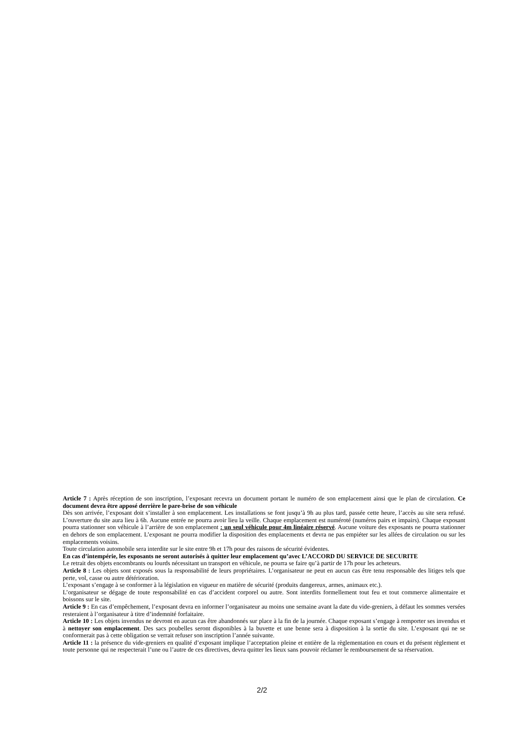Article 7 : Après réception de son inscription, l’exposant recevra un document portant le numéro de son emplacement ainsi que le plan de circulation. Ce document devra être apposé derrière le pare-brise de son véhicule
Dès son arrivée, l’exposant doit s’installer à son emplacement. Les installations se font jusqu’à 9h au plus tard, passée cette heure, l’accès au site sera refusé. L’ouverture du site aura lieu à 6h. Aucune entrée ne pourra avoir lieu la veille. Chaque emplacement est numéroté (numéros pairs et impairs). Chaque exposant pourra stationner son véhicule à l’arrière de son emplacement : un seul véhicule pour 4m linéaire réservé. Aucune voiture des exposants ne pourra stationner en dehors de son emplacement. L’exposant ne pourra modifier la disposition des emplacements et devra ne pas empiéter sur les allées de circulation ou sur les emplacements voisins.
Toute circulation automobile sera interdite sur le site entre 9h et 17h pour des raisons de sécurité évidentes.
En cas d’intempérie, les exposants ne seront autorisés à quitter leur emplacement qu’avec L’ACCORD DU SERVICE DE SECURITE
Le retrait des objets encombrants ou lourds nécessitant un transport en véhicule, ne pourra se faire qu’à partir de 17h pour les acheteurs.
Article 8 : Les objets sont exposés sous la responsabilité de leurs propriétaires. L’organisateur ne peut en aucun cas être tenu responsable des litiges tels que perte, vol, casse ou autre détérioration.
L’exposant s’engage à se conformer à la législation en vigueur en matière de sécurité (produits dangereux, armes, animaux etc.).
L’organisateur se dégage de toute responsabilité en cas d’accident corporel ou autre. Sont interdits formellement tout feu et tout commerce alimentaire et boissons sur le site.
Article 9 : En cas d’empêchement, l’exposant devra en informer l’organisateur au moins une semaine avant la date du vide-greniers, à défaut les sommes versées resteraient à l’organisateur à titre d’indemnité forfaitaire.
Article 10 : Les objets invendus ne devront en aucun cas être abandonnés sur place à la fin de la journée. Chaque exposant s’engage à remporter ses invendus et à nettoyer son emplacement. Des sacs poubelles seront disponibles à la buvette et une benne sera à disposition à la sortie du site. L’exposant qui ne se conformerait pas à cette obligation se verrait refuser son inscription l’année suivante.
Article 11 : la présence du vide-greniers en qualité d’exposant implique l’acceptation pleine et entière de la règlementation en cours et du présent règlement et toute personne qui ne respecterait l’une ou l’autre de ces directives, devra quitter les lieux sans pouvoir réclamer le remboursement de sa réservation.
2/2